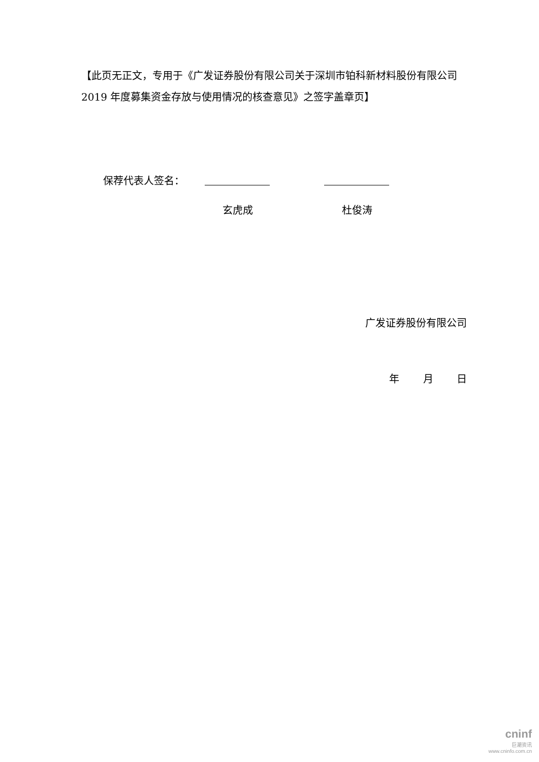【此页无正文，专用于《广发证券股份有限公司关于深圳市铂科新材料股份有限公司 2019 年度募集资金存放与使用情况的核查意见》之签字盖章页】
保荐代表人签名：
玄虎成 杜俊涛
广发证券股份有限公司
年 月 日
cninf
巨潮资讯
www.cninfo.com.cn